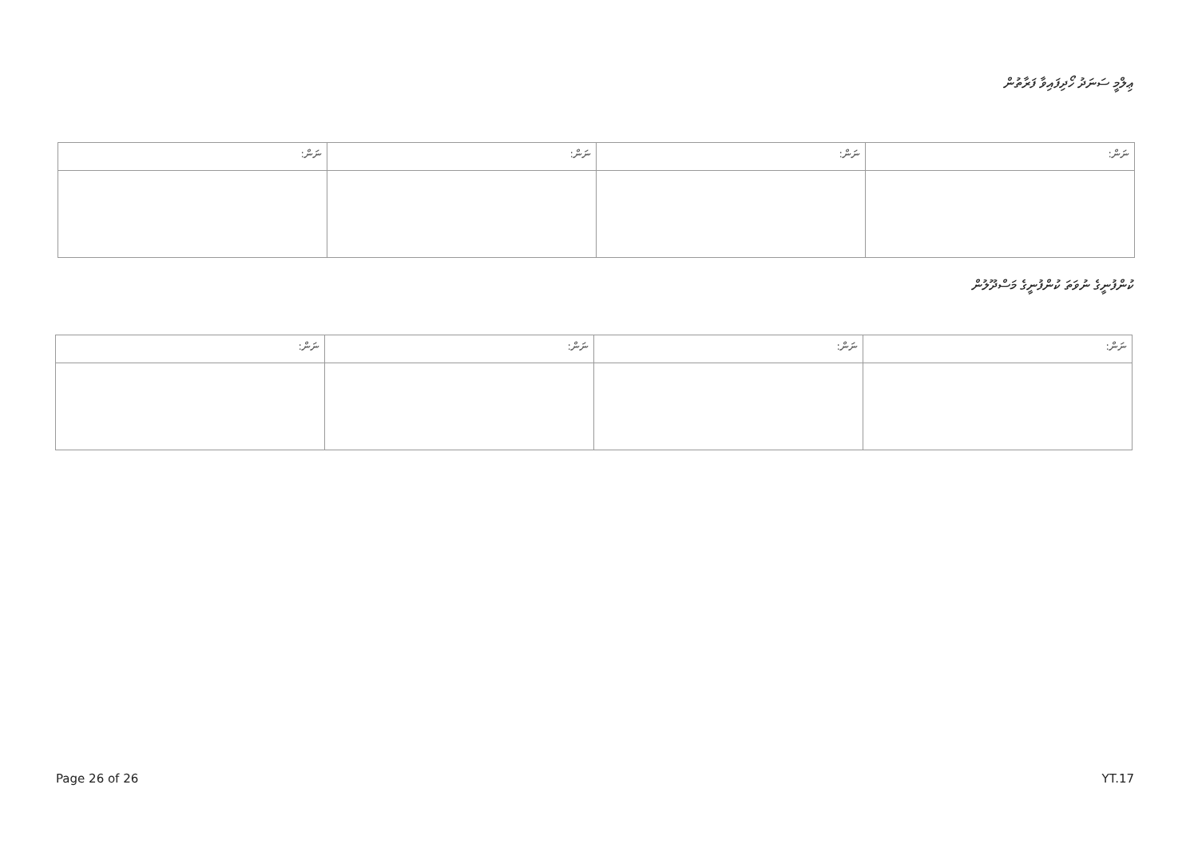ޢިލްމީ ސަނަދު ހޯދިފައިވާ ފަރާތުން
| ނަން: | ނަން: | ނަން: | ނަން: |
| --- | --- | --- | --- |
ކުންފުނީގެ ނުވަތަ ކުންފުނީގެ މަސްދޫލުން
| ނަން: | ނަން: | ނަން: | ނަން: |
| --- | --- | --- | --- |
Page 26 of 26 YT.17